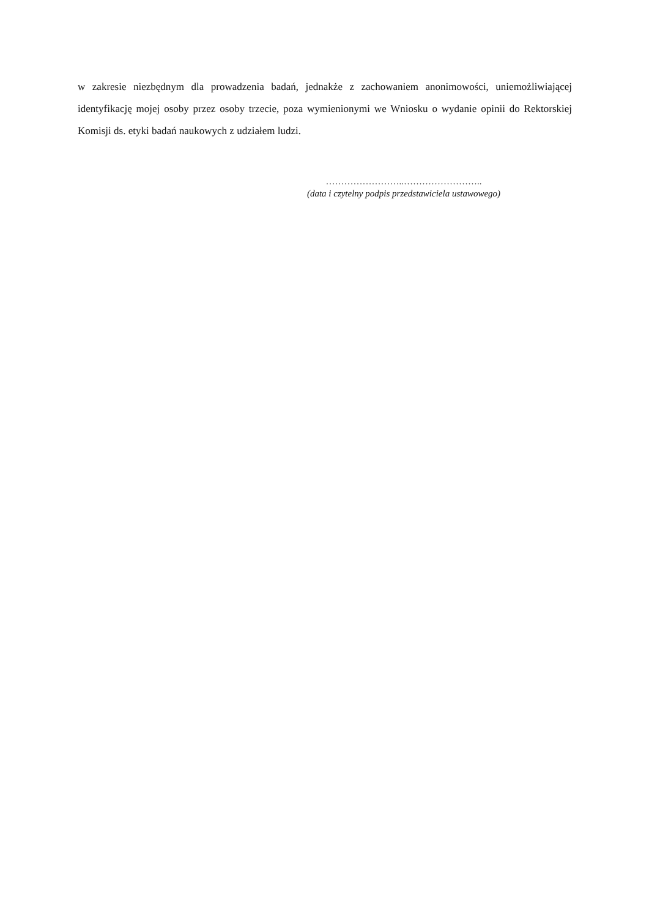w zakresie niezbędnym dla prowadzenia badań, jednakże z zachowaniem anonimowości, uniemożliwiającej identyfikację mojej osoby przez osoby trzecie, poza wymienionymi we Wniosku o wydanie opinii do Rektorskiej Komisji ds. etyki badań naukowych z udziałem ludzi.
……………………..……………………..
(data i czytelny podpis przedstawiciela ustawowego)